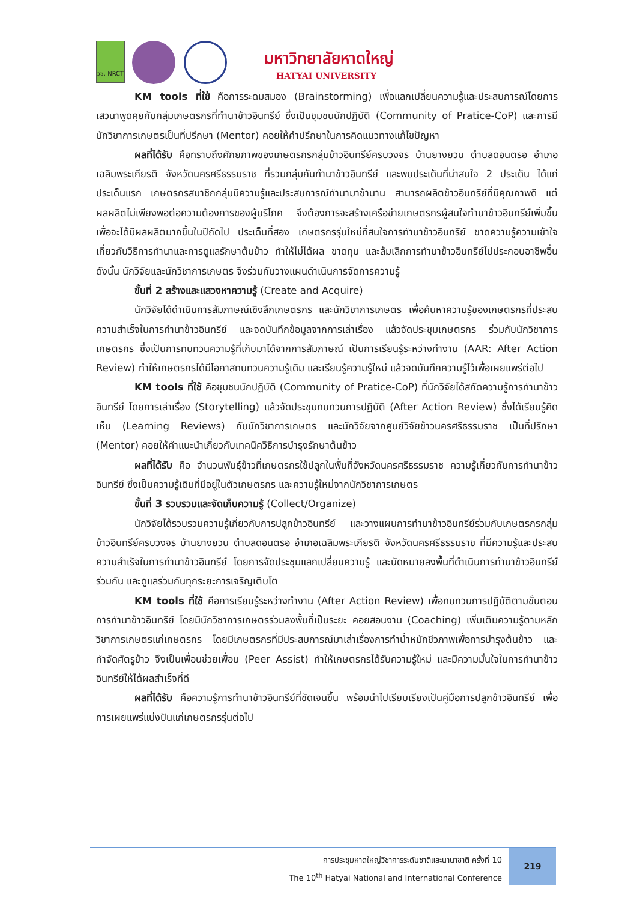วช. NRCT
มหาวิทยาลัยหาดใหญ่
HATYAI UNIVERSITY
KM tools ที่ใช้ คือการระดมสมอง (Brainstorming) เพื่อแลกเปลี่ยนความรู้และประสบการณ์โดยการเสวนาพูดคุยกับกลุ่มเกษตรกรที่ทำนาข้าวอินทรีย์ ซึ่งเป็นชุมชนนักปฏิบัติ (Community of Pratice-CoP) และการมีนักวิชาการเกษตรเป็นที่ปรึกษา (Mentor) คอยให้คำปรึกษาในการคิดแนวทางแก้ไขปัญหา
ผลที่ได้รับ คือทราบถึงศักยภาพของเกษตรกรกลุ่มข้าวอินทรีย์ครบวงจร บ้านยางยวน ตำบลดอนตรอ อำเภอเฉลิมพระเกียรติ จังหวัดนครศรีธรรมราช ที่รวมกลุ่มกันทำนาข้าวอินทรีย์ และพบประเด็นที่น่าสนใจ 2 ประเด็น ได้แก่ ประเด็นแรก เกษตรกรสมาชิกกลุ่มมีความรู้และประสบการณ์ทำนามาช้านาน สามารถผลิตข้าวอินทรีย์ที่มีคุณภาพดี แต่ผลผลิตไม่เพียงพอต่อความต้องการของผู้บริโภค จึงต้องการจะสร้างเครือข่ายเกษตรกรผู้สนใจทำนาข้าวอินทรีย์เพิ่มขึ้น เพื่อจะได้มีผลผลิตมากขึ้นในปีถัดไป ประเด็นที่สอง เกษตรกรรุ่นใหม่ที่สนใจการทำนาข้าวอินทรีย์ ขาดความรู้ความเข้าใจเกี่ยวกับวิธีการทำนาและการดูแลรักษาต้นข้าว ทำให้ไม่ได้ผล ขาดทุน และล้มเลิกการทำนาข้าวอินทรีย์ไปประกอบอาชีพอื่น ดังนั้น นักวิจัยและนักวิชาการเกษตร จึงร่วมกันวางแผนดำเนินการจัดการความรู้
ขั้นที่ 2 สร้างและแสวงหาความรู้ (Create and Acquire)
นักวิจัยได้ดำเนินการสัมภาษณ์เชิงลึกเกษตรกร และนักวิชาการเกษตร เพื่อค้นหาความรู้ของเกษตรกรที่ประสบความสำเร็จในการทำนาข้าวอินทรีย์ และจดบันทึกข้อมูลจากการเล่าเรื่อง แล้วจัดประชุมเกษตรกร ร่วมกับนักวิชาการเกษตรกร ซึ่งเป็นการทบทวนความรู้ที่เก็บมาได้จากการสัมภาษณ์ เป็นการเรียนรู้ระหว่างทำงาน (AAR: After Action Review) ทำให้เกษตรกรได้มีโอกาสทบทวนความรู้เดิม และเรียนรู้ความรู้ใหม่ แล้วจดบันทึกความรู้ไว้เพื่อเผยแพร่ต่อไป
KM tools ที่ใช้ คือชุมชนนักปฏิบัติ (Community of Pratice-CoP) ที่นักวิจัยได้สกัดความรู้การทำนาข้าวอินทรีย์ โดยการเล่าเรื่อง (Storytelling) แล้วจัดประชุมทบทวนการปฏิบัติ (After Action Review) ซึ่งได้เรียนรู้คิดเห็น (Learning Reviews) กับนักวิชาการเกษตร และนักวิจัยจากศูนย์วิจัยข้าวนครศรีธรรมราช เป็นที่ปรึกษา (Mentor) คอยให้คำแนะนำเกี่ยวกับเทคนิควิธีการบำรุงรักษาต้นข้าว
ผลที่ได้รับ คือ จำนวนพันธุ์ข้าวที่เกษตรกรใช้ปลูกในพื้นที่จังหวัดนครศรีธรรมราช ความรู้เกี่ยวกับการทำนาข้าวอินทรีย์ ซึ่งเป็นความรู้เดิมที่มีอยู่ในตัวเกษตรกร และความรู้ใหม่จากนักวิชาการเกษตร
ขั้นที่ 3 รวบรวมและจัดเก็บความรู้ (Collect/Organize)
นักวิจัยได้รวบรวมความรู้เกี่ยวกับการปลูกข้าวอินทรีย์ และวางแผนการทำนาข้าวอินทรีย์ร่วมกับเกษตรกรกลุ่มข้าวอินทรีย์ครบวงจร บ้านยางยวน ตำบลดอนตรอ อำเภอเฉลิมพระเกียรติ จังหวัดนครศรีธรรมราช ที่มีความรู้และประสบความสำเร็จในการทำนาข้าวอินทรีย์ โดยการจัดประชุมแลกเปลี่ยนความรู้ และนัดหมายลงพื้นที่ดำเนินการทำนาข้าวอินทรีย์ร่วมกัน และดูแลร่วมกันทุกระยะการเจริญเติบโต
KM tools ที่ใช้ คือการเรียนรู้ระหว่างทำงาน (After Action Review) เพื่อทบทวนการปฏิบัติตามขั้นตอนการทำนาข้าวอินทรีย์ โดยมีนักวิชาการเกษตรร่วมลงพื้นที่เป็นระยะ คอยสอนงาน (Coaching) เพิ่มเติมความรู้ตามหลักวิชาการเกษตรแก่เกษตรกร โดยมีเกษตรกรที่มีประสบการณ์มาเล่าเรื่องการทำน้ำหมักชีวภาพเพื่อการบำรุงต้นข้าว และกำจัดศัตรูข้าว จึงเป็นเพื่อนช่วยเพื่อน (Peer Assist) ทำให้เกษตรกรได้รับความรู้ใหม่ และมีความมั่นใจในการทำนาข้าวอินทรีย์ให้ได้ผลสำเร็จที่ดี
ผลที่ได้รับ คือความรู้การทำนาข้าวอินทรีย์ที่ชัดเจนขึ้น พร้อมนำไปเรียบเรียงเป็นคู่มือการปลูกข้าวอินทรีย์ เพื่อการเผยแพร่แบ่งปันแก่เกษตรกรรุ่นต่อไป
การประชุมหาดใหญ่วิชาการระดับชาติและนานาชาติ ครั้งที่ 10
The 10<sup>th</sup> Hatyai National and International Conference
219